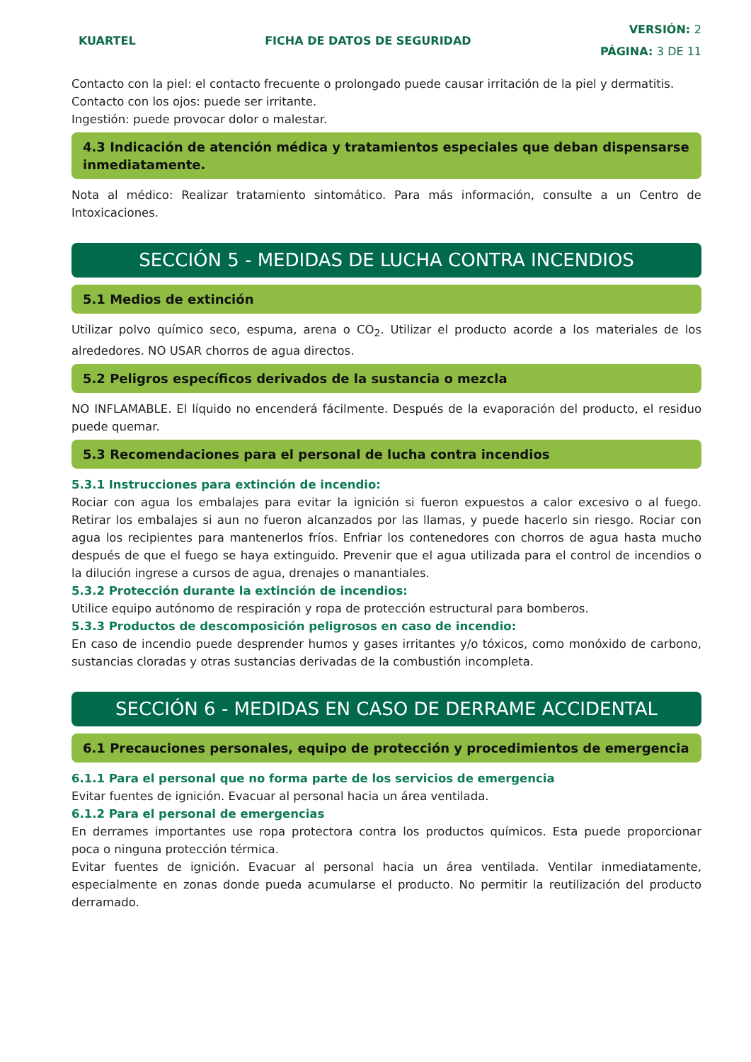KUARTEL FICHA DE DATOS DE SEGURIDAD
VERSIÓN: 2
PÁGINA: 3 DE 11
Contacto con la piel: el contacto frecuente o prolongado puede causar irritación de la piel y dermatitis.
Contacto con los ojos: puede ser irritante.
Ingestión: puede provocar dolor o malestar.
4.3 Indicación de atención médica y tratamientos especiales que deban dispensarse inmediatamente.
Nota al médico: Realizar tratamiento sintomático. Para más información, consulte a un Centro de Intoxicaciones.
SECCIÓN 5 - MEDIDAS DE LUCHA CONTRA INCENDIOS
5.1 Medios de extinción
Utilizar polvo químico seco, espuma, arena o CO<sub>2</sub>. Utilizar el producto acorde a los materiales de los alrededores. NO USAR chorros de agua directos.
5.2 Peligros específicos derivados de la sustancia o mezcla
NO INFLAMABLE. El líquido no encenderá fácilmente. Después de la evaporación del producto, el residuo puede quemar.
5.3 Recomendaciones para el personal de lucha contra incendios
5.3.1 Instrucciones para extinción de incendio:
Rociar con agua los embalajes para evitar la ignición si fueron expuestos a calor excesivo o al fuego. Retirar los embalajes si aun no fueron alcanzados por las llamas, y puede hacerlo sin riesgo. Rociar con agua los recipientes para mantenerlos fríos. Enfriar los contenedores con chorros de agua hasta mucho después de que el fuego se haya extinguido. Prevenir que el agua utilizada para el control de incendios o la dilución ingrese a cursos de agua, drenajes o manantiales.
5.3.2 Protección durante la extinción de incendios:
Utilice equipo autónomo de respiración y ropa de protección estructural para bomberos.
5.3.3 Productos de descomposición peligrosos en caso de incendio:
En caso de incendio puede desprender humos y gases irritantes y/o tóxicos, como monóxido de carbono, sustancias cloradas y otras sustancias derivadas de la combustión incompleta.
SECCIÓN 6 - MEDIDAS EN CASO DE DERRAME ACCIDENTAL
6.1 Precauciones personales, equipo de protección y procedimientos de emergencia
6.1.1 Para el personal que no forma parte de los servicios de emergencia
Evitar fuentes de ignición. Evacuar al personal hacia un área ventilada.
6.1.2 Para el personal de emergencias
En derrames importantes use ropa protectora contra los productos químicos. Esta puede proporcionar poca o ninguna protección térmica.
Evitar fuentes de ignición. Evacuar al personal hacia un área ventilada. Ventilar inmediatamente, especialmente en zonas donde pueda acumularse el producto. No permitir la reutilización del producto derramado.